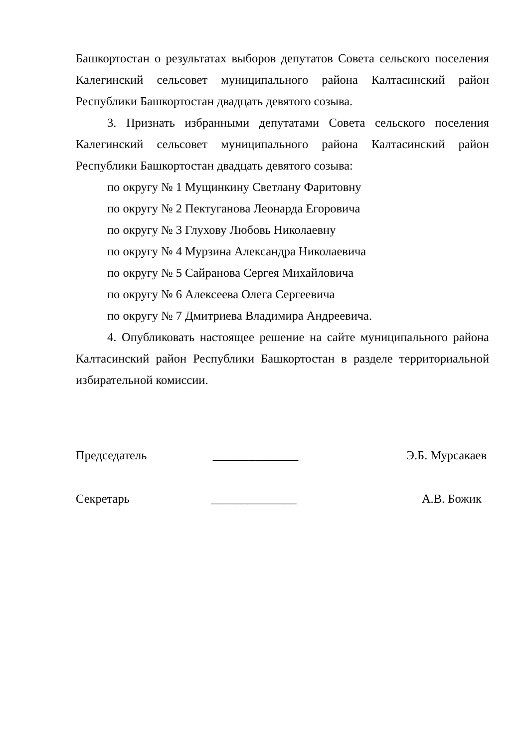Башкортостан о результатах выборов депутатов Совета сельского поселения Калегинский сельсовет муниципального района Калтасинский район Республики Башкортостан двадцать девятого созыва.
3. Признать избранными депутатами Совета сельского поселения Калегинский сельсовет муниципального района Калтасинский район Республики Башкортостан двадцать девятого созыва:
по округу № 1 Мущинкину Светлану Фаритовну
по округу № 2 Пектуганова Леонарда Егоровича
по округу № 3 Глухову Любовь Николаевну
по округу № 4 Мурзина Александра Николаевича
по округу № 5 Сайранова Сергея Михайловича
по округу № 6 Алексеева Олега Сергеевича
по округу № 7 Дмитриева Владимира Андреевича.
4. Опубликовать настоящее решение на сайте муниципального района Калтасинский район Республики Башкортостан в разделе территориальной избирательной комиссии.
Председатель ______________ Э.Б. Мурсакаев
Секретарь ______________ А.В. Божик